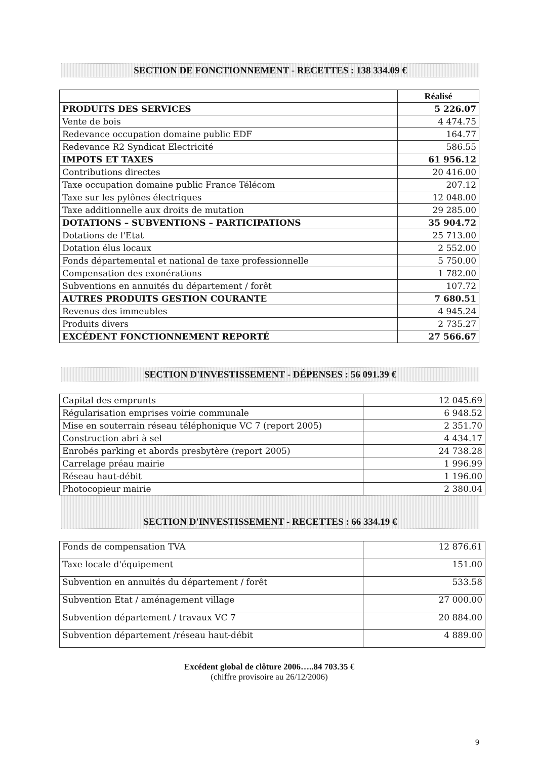SECTION DE FONCTIONNEMENT - RECETTES : 138 334.09 €
| | Réalisé |
| --- | --- |
| PRODUITS DES SERVICES | 5 226.07 |
| Vente de bois | 4 474.75 |
| Redevance occupation domaine public EDF | 164.77 |
| Redevance R2 Syndicat Electricité | 586.55 |
| IMPOTS ET TAXES | 61 956.12 |
| Contributions directes | 20 416.00 |
| Taxe occupation domaine public France Télécom | 207.12 |
| Taxe sur les pylônes électriques | 12 048.00 |
| Taxe additionnelle aux droits de mutation | 29 285.00 |
| DOTATIONS – SUBVENTIONS – PARTICIPATIONS | 35 904.72 |
| Dotations de l'Etat | 25 713.00 |
| Dotation élus locaux | 2 552.00 |
| Fonds départemental et national de taxe professionnelle | 5 750.00 |
| Compensation des exonérations | 1 782.00 |
| Subventions en annuités du département / forêt | 107.72 |
| AUTRES PRODUITS GESTION COURANTE | 7 680.51 |
| Revenus des immeubles | 4 945.24 |
| Produits divers | 2 735.27 |
| EXCÉDENT FONCTIONNEMENT REPORTÉ | 27 566.67 |
SECTION D'INVESTISSEMENT - DÉPENSES : 56 091.39 €
| Capital des emprunts | 12 045.69 |
| Régularisation emprises voirie communale | 6 948.52 |
| Mise en souterrain réseau téléphonique VC 7 (report 2005) | 2 351.70 |
| Construction abri à sel | 4 434.17 |
| Enrobés parking et abords presbytère (report 2005) | 24 738.28 |
| Carrelage préau mairie | 1 996.99 |
| Réseau haut-débit | 1 196.00 |
| Photocopieur mairie | 2 380.04 |
SECTION D'INVESTISSEMENT - RECETTES : 66 334.19 €
| Fonds de compensation TVA | 12 876.61 |
| Taxe locale d'équipement | 151.00 |
| Subvention en annuités du département / forêt | 533.58 |
| Subvention Etat / aménagement village | 27 000.00 |
| Subvention département / travaux VC 7 | 20 884.00 |
| Subvention département /réseau haut-débit | 4 889.00 |
Excédent global de clôture 2006…..84 703.35 €
(chiffre provisoire au 26/12/2006)
9